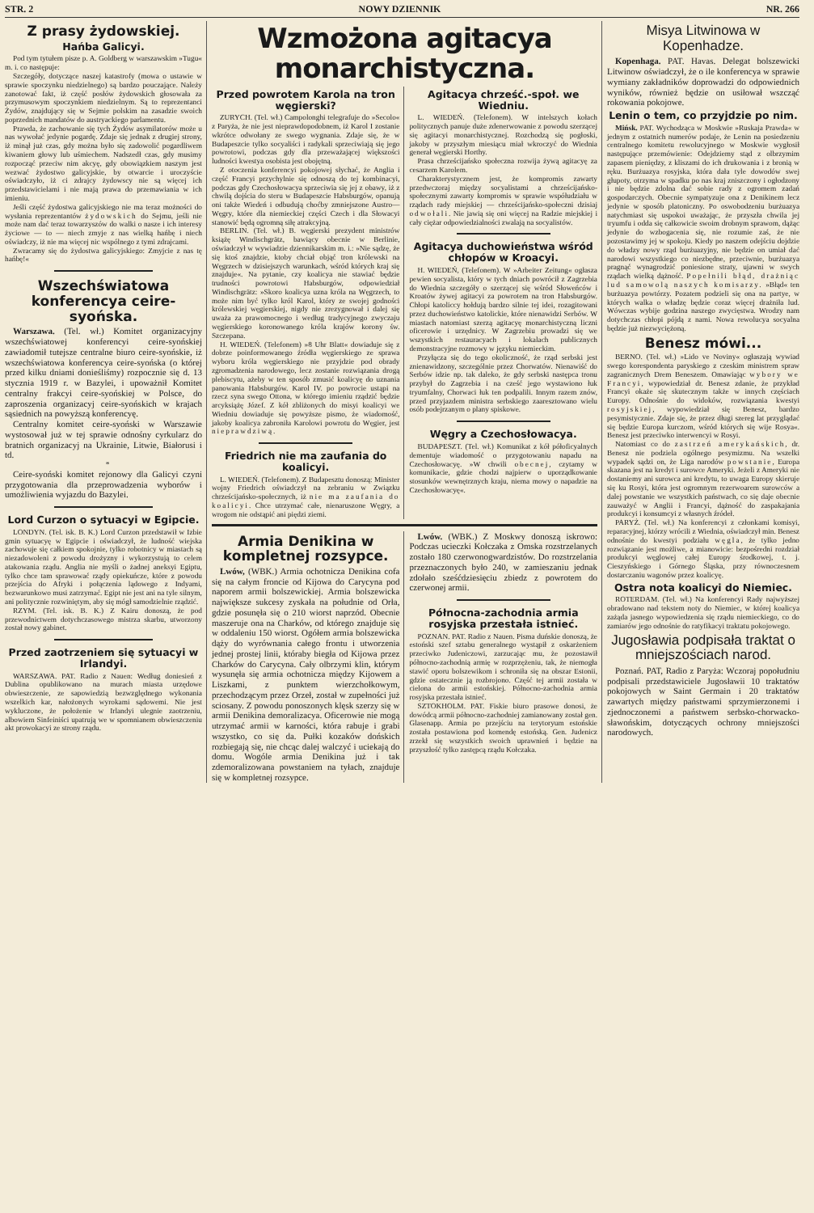STR. 2 NOWY DZIENNIK NR. 266
Z prasy żydowskiej.
Hańba Galicyi.
Pod tym tytułem pisze p. A. Goldberg w warszawskim »Tugu« m. i. co następuje:
Szczegóły, dotyczące naszej katastrofy (mowa o ustawie w sprawie spoczynku niedzielnego) są bardzo pouczające. Należy zanotować fakt, iż część posłów żydowskich głosowała za przymusowym spoczynkiem niedzielnym. Są to reprezentanci Żydów, znajdujący się w Sejmie polskim na zasadzie swoich poprzednich mandatów do austryackiego parlamentu.
Prawda, że zachowanie się tych Żydów asymilatorów może u nas wywołać jedynie pogardę. Zdaje się jednak z drugiej strony, iż minął już czas, gdy można było się zadowolić pogardliwem kiwaniem głowy lub uśmiechem. Nadszedł czas, gdy musimy rozpocząć przeciw nim akcyę, gdy obowiązkiem naszym jest wezwać żydostwo galicyjskie, by otwarcie i uroczyście oświadczyło, iż ci zdrajcy żydowscy nie są więcej ich przedstawicielami i nie mają prawa do przemawiania w ich imieniu.
Jeśli część żydostwa galicyjskiego nie ma teraz możności do wysłania reprezentantów żydowskich do Sejmu, jeśli nie może nam dać teraz towarzyszów do walki o nasze i ich interesy życiowe — to — niech zmyje z nas wielką hańbę i niech oświadczy, iż nie ma więcej nic wspólnego z tymi zdrajcami.
Zwracamy się do żydostwa galicyjskiego: Zmyjcie z nas tę hańbę!«
Wszechświatowa konferencya ceire-syońska.
Warszawa. (Tel. wł.) Komitet organizacyjny wszechświatowej konferencyi ceire-syońskiej zawiadomił tutejsze centralne biuro ceire-syońskie, iż wszechświatowa konferencya ceire-syońska (o której przed kilku dniami donieśliśmy) rozpocznie się d. 13 stycznia 1919 r. w Bazylei, i upoważnił Komitet centralny frakcyi ceire-syońskiej w Polsce, do zaproszenia organizacyj ceire-syońskich w krajach sąsiednich na powyższą konferencyę.
Centralny komitet ceire-syoński w Warszawie wystosował już w tej sprawie odnośny cyrkularz do bratnich organizacyj na Ukrainie, Litwie, Białorusi i td.
*
Ceire-syoński komitet rejonowy dla Galicyi czyni przygotowania dla przeprowadzenia wyborów i umożliwienia wyjazdu do Bazylei.
Lord Curzon o sytuacyi w Egipcie.
LONDYN. (Tel. isk. B. K.) Lord Curzon przedstawił w Izbie gmin sytuacyę w Egipcie i oświadczył, że ludność wiejska zachowuje się całkiem spokojnie, tylko robotnicy w miastach są niezadowoleni z powodu drożyzny i wykorzystują to celem atakowania rządu. Anglia nie myśli o żadnej aneksyi Egiptu, tylko chce tam sprawować rządy opiekuńcze, które z powodu przejścia do Afryki i połączenia lądowego z Indyami, bezwarunkowo musi zatrzymać. Egipt nie jest ani na tyle silnym, ani politycznie rozwiniętym, aby się mógł samodzielnie rządzić.
RZYM. (Tel. isk. B. K.) Z Kairu donoszą, że pod przewodnictwem dotychczasowego mistrza skarbu, utworzony został nowy gabinet.
Przed zaotrzeniem się sytuacyi w Irlandyi.
WARSZAWA. PAT. Radio z Nauen: Według doniesień z Dublina opublikowano na murach miasta urzędowe obwieszczenie, ze sapowiedzią bezwzględnego wykonania wszelkich kar, nałożonych wyrokami sądowemi. Nie jest wykluczone, że położenie w Irlandyi ulegnie zaotrzeniu, albowiem Sinfeiniści upatrują we w spomnianem obwieszczeniu akt prowokacyi ze strony rządu.
Wzmożona agitacya monarchistyczna.
Przed powrotem Karola na tron węgierski?
ZURYCH. (Tel. wł.) Campolonghi telegrafuje do »Secolo« z Paryża, że nie jest nieprawdopodobnem, iż Karol I zostanie wkrótce odwołany ze swego wygnania. Zdaje się, że w Budapeszcie tylko socyaliści i radykali sprzeciwiają się jego powrotowi, podczas gdy dla przeważającej większości ludności kwestya osobista jest obojętną.
Z otoczenia konferencyi pokojowej słychać, że Anglia i część Francyi przychylnie się odnoszą do tej kombinacyi, podczas gdy Czechosłowacya sprzeciwia się jej z obawy, iż z chwilą dojścia do steru w Budapeszcie Habsburgów, opanują oni także Wiedeń i odbudują choćby zmniejszone Austro—Węgry, które dla niemieckiej części Czech i dla Słowacyi stanowić będą ogromną siłę atrakcyjną.
BERLIN. (Tel. wł.) B. węgierski prezydent ministrów książę Windischgrätz, bawiący obecnie w Berlinie, oświadczył w wywiadzie dziennikarskim m. i.: »Nie sądzę, że się ktoś znajdzie, ktoby chciał objąć tron królewski na Węgrzech w dzisiejszych warunkach, wśród których kraj się znajduje«. Na pytanie, czy koalicya nie stawiać będzie trudności powrotowi Habsburgów, odpowiedział Windischgrätz: »Skoro koalicya uzna króla na Węgrzech, to może nim być tylko król Karol, który ze swojej godności królewskiej węgierskiej, nigdy nie zrezygnował i dalej się uważa za prawomocnego i według tradycyjnego zwyczaju węgierskiego koronowanego króla krajów korony św. Szczepana.
H. WIEDEŃ. (Telefonem) »8 Uhr Blatt« dowiaduje się z dobrze poinformowanego źródła węgierskiego ze sprawa wyboru króla węgierskiego nie przyjdzie pod obrady zgromadzenia narodowego, lecz zostanie rozwiązania drogą plebiscytu, ażeby w ten sposób zmusić koalicyę do uznania panowania Habsburgów. Karol IV. po powrocie ustąpi na rzecz syna swego Ottona, w którego imieniu rządzić będzie arcyksiążę Józef. Z kół zbliżonych do misyi koalicyi we Wiedniu dowiaduje się powyższe pismo, że wiadomość, jakoby koalicya zabroniła Karolowi powrotu do Węgier, jest nieprawdziwą.
Friedrich nie ma zaufania do koalicyi.
L. WIEDEŃ. (Telefonem). Z Budapesztu donoszą: Minister wojny Friedrich oświadczył na zebraniu w Związku chrześcijańsko-społecznych, iż nie ma zaufania do koalicyi. Chce utrzymać całe, nienaruszone Węgry, a wrogom nie odstąpić ani piędzi ziemi.
Agitacya chrześć.-społ. we Wiedniu.
L. WIEDEŃ. (Telefonem). W intelszych kołach politycznych panuje duże zdenerwowanie z powodu szerzącej się agitacyi monarchistycznej. Rozchodzą się pogłoski, jakoby w przyszłym miesiącu miał wkroczyć do Wiednia generał węgierski Horthy.
Prasa chrześcijańsko społeczna rozwija żywą agitacyę za cesarzem Karolem.
Charakterystycznem jest, że kompromis zawarty przedwczoraj między socyalistami a chrześcijańsko-społecznymi zawarty kompromis w sprawie współudziału w rządach rady miejskiej — chrześcijańsko-społeczni dzisiaj odwołali. Nie jawią się oni więcej na Radzie miejskiej i cały ciężar odpowiedzialności zwalają na socyalistów.
Agitacya duchowieństwa wśród chłopów w Kroacyi.
H. WIEDEŃ, (Telefonem). W »Arbeiter Zeitung« ogłasza pewien socyalista, który w tych dniach powrócił z Zagrzebia do Wiednia szczegóły o szerzącej się wśród Słoweńców i Kroatów żywej agitacyi za powrotem na tron Habsburgów. Chłopi katoliccy hołdują bardzo silnie tej idei, rozagitowani przez duchowieństwo katolickie, które nienawidzi Serbów. W miastach natomiast szerzą agitacyę monarchistyczną liczni oficerowie i urzędnicy. W Zagrzebiu prowadzi się we wszystkich restauracyach i lokalach publicznych demonstracyjne rozmowy w języku niemieckim.
Przyłącza się do tego okoliczność, że rząd serbski jest znienawidzony, szczególnie przez Chorwatów. Nienawiść do Serbów idzie np. tak daleko, że gdy serbski następca tronu przybył do Zagrzebia i na cześć jego wystawiono łuk tryumfalny, Chorwaci łuk ten podpalili. Innym razem znów, przed przyjazdem ministra serbskiego zaaresztowano wielu osób podejrzanym o plany spiskowe.
Węgry a Czechosłowacya.
BUDAPESZT. (Tel. wł.) Komunikat z kół półoficyalnych dementuje wiadomość o przygotowaniu napadu na Czechosłowacyę. »W chwili obecnej, czytamy w komunikacie, gdzie chodzi najpierw o uporządkowanie stosunków wewnętrznych kraju, niema mowy o napadzie na Czechosłowacyę«.
Armia Denikina w kompletnej rozsypce.
Lwów, (WBK.) Armia ochotnicza Denikina cofa się na całym froncie od Kijowa do Carycyna pod naporem armii bolszewickiej. Armia bolszewicka największe sukcesy zyskała na południe od Orła, gdzie posunęła się o 210 wiorst naprzód. Obecnie maszeruje ona na Charków, od którego znajduje się w oddaleniu 150 wiorst. Ogółem armia bolszewicka dąży do wyrównania całego frontu i utworzenia jednej prostej linii, któraby biegła od Kijowa przez Charków do Carycyna. Cały olbrzymi klin, którym wysunęła się armia ochotnicza między Kijowem a Liszkami, z punktem wierzchołkowym, przechodzącym przez Orzeł, został w zupełności już sciosany. Z powodu ponoszonych klęsk szerzy się w armii Denikina demoralizacya. Oficerowie nie mogą utrzymać armii w karności, która rabuje i grabi wszystko, co się da. Pułki kozaków dońskich rozbiegają się, nie chcąc dalej walczyć i uciekają do domu. Wogóle armia Denikina już i tak zdemoralizowana powstaniem na tyłach, znajduje się w kompletnej rozsypce.
Lwów. (WBK.) Z Moskwy donoszą iskrowo: Podczas ucieczki Kołczaka z Omska rozstrzelanych zostało 180 czerwonogwardzistów. Do rozstrzelania przeznaczonych było 240, w zamieszaniu jednak zdołało sześćdziesięciu zbiedz z powrotem do czerwonej armii.
Północna-zachodnia armia rosyjska przestała istnieć.
POZNAN. PAT. Radio z Nauen. Pisma duńskie donoszą, że estoński szef sztabu generalnego wystąpił z oskarżeniem przeciwko Judeniczowi, zarzucając mu, że pozostawił północno-zachodnią armię w rozprzężeniu, tak, że niemogła stawić oporu bolszewikom i schroniła się na obszar Estonii, gdzie ostatecznie ją rozbrojono. Część tej armii została w cielona do armii estońskiej. Północno-zachodnia armia rosyjska przestała istnieć.
SZTOKHOLM. PAT. Fiskie biuro prasowe donosi, że dowódcą armii północno-zachodniej zamianowany został gen. Glasenapp. Armia po przejściu na terytoryum estońskie została postawiona pod komendę estońską. Gen. Judenicz zrzekł się wszystkich swoich uprawnień i będzie na przyszłość tylko zastępcą rządu Kołczaka.
Misya Litwinowa w Kopenhadze.
Kopenhaga. PAT. Havas. Delegat bolszewicki Litwinow oświadczył, że o ile konferencya w sprawie wymiany zakładników doprowadzi do odpowiednich wyników, również będzie on usiłował wszcząć rokowania pokojowe.
Lenin o tem, co przyjdzie po nim.
Mińsk. PAT. Wychodząca w Moskwie »Ruskaja Prawda« w jednym z ostatnich numerów podaje, że Lenin na posiedzeniu centralnego komitetu rewolucyjnego w Moskwie wygłosił następujące przemówienie: Odejdziemy stąd z olbrzymim zapasem pieniędzy, z kliszami do ich drukowania i z bronią w ręku. Burżuazya rosyjska, która dała tyle dowodów swej głupoty, otrzyma w spadku po nas kraj zniszczony i ogłodzony i nie będzie zdolna dać sobie rady z ogromem zadań gospodarczych. Obecnie sympatyzuje ona z Denikinem lecz jedynie w sposób platoniczny. Po oswobodzeniu burżuazya natychmiast się uspokoi uważając, że przyszła chwila jej tryumfu i odda się całkowicie swoim drobnym sprawom, dążąc jedynie do wzbogacenia się, nie rozumie zaś, że nie pozostawimy jej w spokoju. Kiedy po naszem odejściu dojdzie do władzy nowy rząd burżuazyjny, nie będzie on umiał dać narodowi wszystkiego co niezbędne, przeciwnie, burżuazya pragnąć wynagrodzić poniesione straty, ujawni w swych rządach wielką dążność. Popełnili błąd, drażniąc lud samowolą naszych komisarzy. »Błąd« ten burżuazya powtórzy. Pozatem podzieli się ona na partye, w których walka o władzę będzie coraz więcej drażniła lud. Wówczas wybije godzina naszego zwycięstwa. Wrodzy nam dotychczas chłopi pójdą z nami. Nowa rewolucya socyalna będzie już niezwyciężoną.
Benesz mówi...
BERNO. (Tel. wł.) »Lido ve Noviny« ogłaszają wywiad swego korespondenta paryskiego z czeskim ministrem spraw zagranicznych Drem Beneszem. Omawiając wybory we Francyi, wypowiedział dr. Benesz zdanie, że przykład Francyi okaże się skutecznym także w innych częściach Europy. Odnośnie do widoków, rozwiązania kwestyi rosyjskiej, wypowiedział się Benesz, bardzo pesymistycznie. Zdaje się, że przez długi szereg lat przyglądać się będzie Europa kurczom, wśród których się wije Rosya«. Benesz jest przeciwko interwencyi w Rosyi.
Natomiast co do zastrzeń amerykańskich, dr. Benesz nie podziela ogólnego pesymizmu. Na wszelki wypadek sądzi on, że Liga narodów powstanie, Europa skazana jest na kredyt i surowce Ameryki. Jeżeli z Ameryki nie dostaniemy ani surowca ani kredytu, to uwaga Europy skieruje się ku Rosyi, która jest ogromnym rezerwoarem surowców a dalej powstanie we wszystkich państwach, co się daje obecnie zauważyć w Anglii i Francyi, dążność do zaspakajania produkcyi i konsumcyi z własnych źródeł.
PARYŻ. (Tel. wł.) Na konferencyi z członkami komisyi, reparacyjnej, którzy wrócili z Wiednia, oświadczył min. Benesz odnośnie do kwestyi podziału węgla, że tylko jedno rozwiązanie jest możliwe, a mianowicie: bezpośredni rozdział produkcyi węglowej całej Europy środkowej, t. j. Cieszyńskiego i Górnego Śląska, przy równoczesnem dostarczaniu wagonów przez koalicyę.
Ostra nota koalicyi do Niemiec.
ROTERDAM. (Tel. wł.) Na konferencyi Rady najwyższej obradowano nad tekstem noty do Niemiec, w której koalicya zażąda jasnego wypowiedzenia się rządu niemieckiego, co do zamiarów jego odnośnie do ratyfikacyi traktatu pokojowego.
Jugosławia podpisała traktat o mniejszościach narod.
Poznań. PAT, Radio z Paryża: Wczoraj popołudniu podpisali przedstawiciele Jugosławii 10 traktatów pokojowych w Saint Germain i 20 traktatów zawartych między państwami sprzymierzonemi i zjednoczonemi a państwem serbsko-chorwacko-sławońskim, dotyczących ochrony mniejszości narodowych.